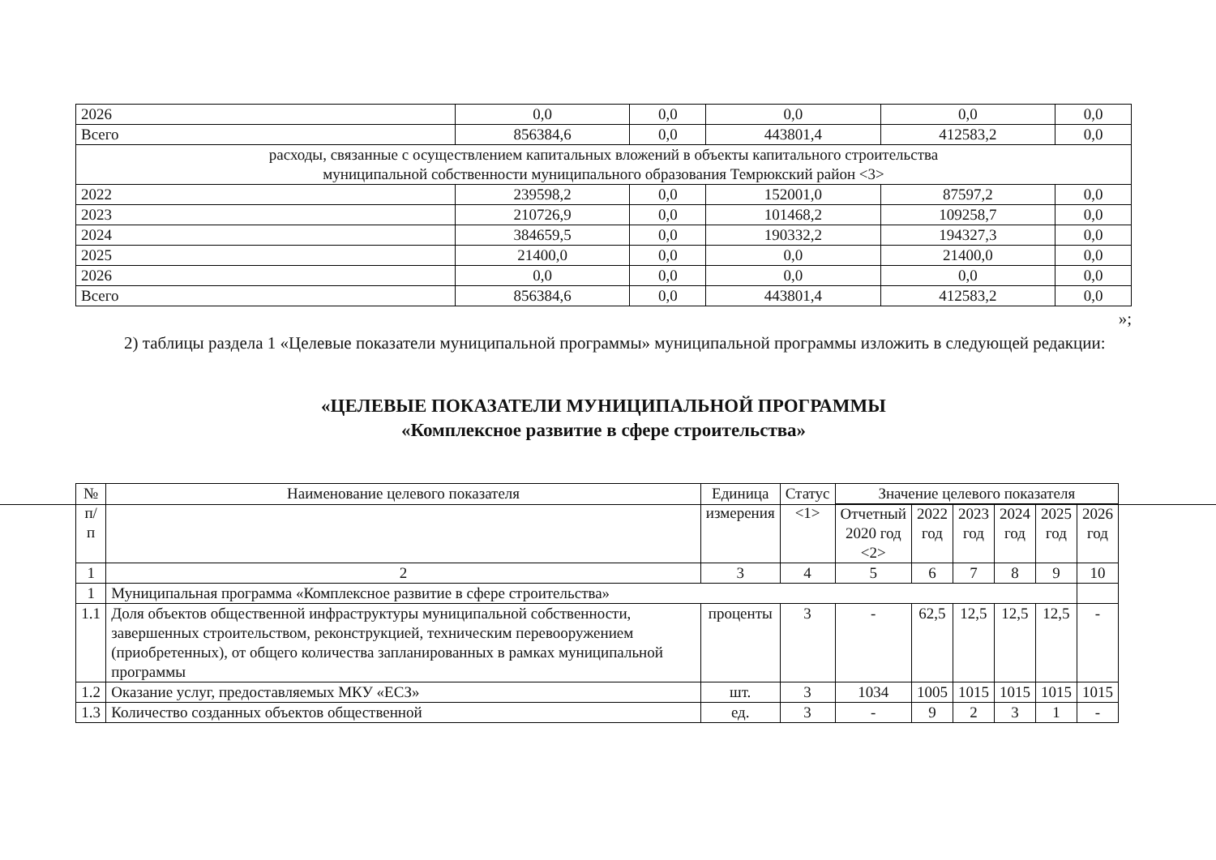| 2026 | 0,0 | 0,0 | 0,0 | 0,0 | 0,0 |
| Всего | 856384,6 | 0,0 | 443801,4 | 412583,2 | 0,0 |
| расходы, связанные с осуществлением капитальных вложений в объекты капитального строительства муниципальной собственности муниципального образования Темрюкский район <3> | | | | | |
| 2022 | 239598,2 | 0,0 | 152001,0 | 87597,2 | 0,0 |
| 2023 | 210726,9 | 0,0 | 101468,2 | 109258,7 | 0,0 |
| 2024 | 384659,5 | 0,0 | 190332,2 | 194327,3 | 0,0 |
| 2025 | 21400,0 | 0,0 | 0,0 | 21400,0 | 0,0 |
| 2026 | 0,0 | 0,0 | 0,0 | 0,0 | 0,0 |
| Всего | 856384,6 | 0,0 | 443801,4 | 412583,2 | 0,0 |
»;
2) таблицы раздела 1 «Целевые показатели муниципальной программы» муниципальной программы изложить в следующей редакции:
«ЦЕЛЕВЫЕ ПОКАЗАТЕЛИ МУНИЦИПАЛЬНОЙ ПРОГРАММЫ
«Комплексное развитие в сфере строительства»
| № п/п | Наименование целевого показателя | Единица измерения | Статус <1> | Значение целевого показателя | | | | | |
| --- | --- | --- | --- | --- | --- | --- | --- | --- | --- |
| | | | | Отчетный 2020 год <2> | 2022 год | 2023 год | 2024 год | 2025 год | 2026 год |
| 1 | 2 | 3 | 4 | 5 | 6 | 7 | 8 | 9 | 10 |
| 1 | Муниципальная программа «Комплексное развитие в сфере строительства» | | | | | | | | |
| 1.1 | Доля объектов общественной инфраструктуры муниципальной собственности, завершенных строительством, реконструкцией, техническим перевооружением (приобретенных), от общего количества запланированных в рамках муниципальной программы | проценты | 3 | - | 62,5 | 12,5 | 12,5 | 12,5 | - |
| 1.2 | Оказание услуг, предоставляемых МКУ «ЕСЗ» | шт. | 3 | 1034 | 1005 | 1015 | 1015 | 1015 | 1015 |
| 1.3 | Количество созданных объектов общественной | ед. | 3 | - | 9 | 2 | 3 | 1 | - |